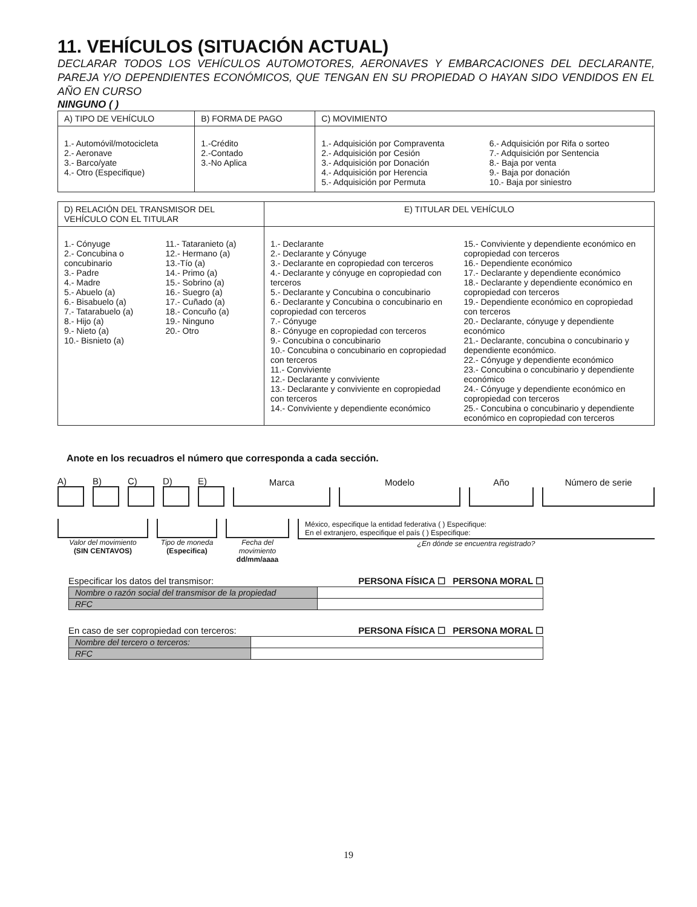11. VEHÍCULOS (SITUACIÓN ACTUAL)
DECLARAR TODOS LOS VEHÍCULOS AUTOMOTORES, AERONAVES Y EMBARCACIONES DEL DECLARANTE, PAREJA Y/O DEPENDIENTES ECONÓMICOS, QUE TENGAN EN SU PROPIEDAD O HAYAN SIDO VENDIDOS EN EL AÑO EN CURSO
NINGUNO ( )
| A) TIPO DE VEHÍCULO | B) FORMA DE PAGO | C) MOVIMIENTO |
| --- | --- | --- |
| 1.- Automóvil/motocicleta 2.- Aeronave 3.- Barco/yate 4.- Otro (Especifique) | 1.-Crédito 2.-Contado 3.-No Aplica | 1.- Adquisición por Compraventa 2.- Adquisición por Cesión 3.- Adquisición por Donación 4.- Adquisición por Herencia 5.- Adquisición por Permuta 6.- Adquisición por Rifa o sorteo 7.- Adquisición por Sentencia 8.- Baja por venta 9.- Baja por donación 10.- Baja por siniestro |
| D) RELACIÓN DEL TRANSMISOR DEL VEHÍCULO CON EL TITULAR | E) TITULAR DEL VEHÍCULO |
| --- | --- |
| 1.- Cónyuge 2.- Concubina o concubinario 3.- Padre 4.- Madre 5.- Abuelo (a) 6.- Bisabuelo (a) 7.- Tatarabuelo (a) 8.- Hijo (a) 9.- Nieto (a) 10.- Bisnieto (a) 11.- Tataranieto (a) 12.- Hermano (a) 13.-Tío (a) 14.- Primo (a) 15.- Sobrino (a) 16.- Suegro (a) 17.- Cuñado (a) 18.- Concuño (a) 19.- Ninguno 20.- Otro | 1.- Declarante 2.- Declarante y Cónyuge 3.- Declarante en copropiedad con terceros 4.- Declarante y cónyuge en copropiedad con terceros 5.- Declarante y Concubina o concubinario 6.- Declarante y Concubina o concubinario en copropiedad con terceros 7.- Cónyuge 8.- Cónyuge en copropiedad con terceros 9.- Concubina o concubinario 10.- Concubina o concubinario en copropiedad con terceros 11.- Conviviente 12.- Declarante y conviviente 13.- Declarante y conviviente en copropiedad con terceros 14.- Conviviente y dependiente económico 15.- Conviviente y dependiente económico en copropiedad con terceros 16.- Dependiente económico 17.- Declarante y dependiente económico 18.- Declarante y dependiente económico en copropiedad con terceros 19.- Dependiente económico en copropiedad con terceros 20.- Declarante, cónyuge y dependiente económico 21.- Declarante, concubina o concubinario y dependiente económico. 22.- Cónyuge y dependiente económico 23.- Concubina o concubinario y dependiente económico 24.- Cónyuge y dependiente económico en copropiedad con terceros 25.- Concubina o concubinario y dependiente económico en copropiedad con terceros |
Anote en los recuadros el número que corresponda a cada sección.
A)
B)
C)
D)
E)
Marca
Modelo
Año
Número de serie
Valor del movimiento
(SIN CENTAVOS)
Tipo de moneda
(Especifica)
Fecha del movimiento
dd/mm/aaaa
México, especifique la entidad federativa ( ) Especifique:
En el extranjero, especifique el país ( ) Especifique:
¿En dónde se encuentra registrado?
Especificar los datos del transmisor: PERSONA FÍSICA ☐ PERSONA MORAL ☐
| Nombre o razón social del transmisor de la propiedad | |
| RFC | |
En caso de ser copropiedad con terceros: PERSONA FÍSICA ☐ PERSONA MORAL ☐
| Nombre del tercero o terceros: | |
| RFC | |
19